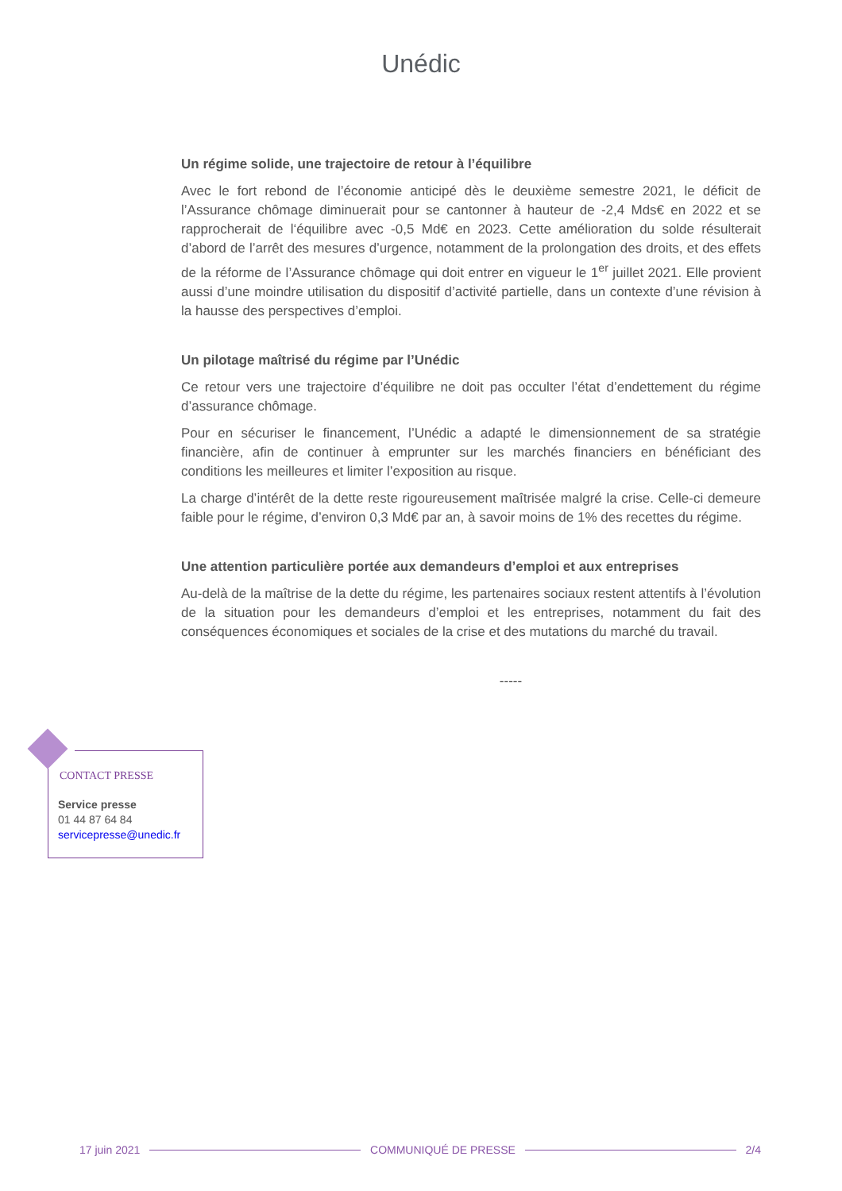Unédic
Un régime solide, une trajectoire de retour à l’équilibre
Avec le fort rebond de l’économie anticipé dès le deuxième semestre 2021, le déficit de l’Assurance chômage diminuerait pour se cantonner à hauteur de -2,4 Mds€ en 2022 et se rapprocherait de l‘équilibre avec -0,5 Md€ en 2023. Cette amélioration du solde résulterait d’abord de l’arrêt des mesures d’urgence, notamment de la prolongation des droits, et des effets de la réforme de l’Assurance chômage qui doit entrer en vigueur le 1<sup>er</sup> juillet 2021. Elle provient aussi d’une moindre utilisation du dispositif d’activité partielle, dans un contexte d’une révision à la hausse des perspectives d’emploi.
Un pilotage maîtrisé du régime par l’Unédic
Ce retour vers une trajectoire d’équilibre ne doit pas occulter l’état d’endettement du régime d’assurance chômage.
Pour en sécuriser le financement, l’Unédic a adapté le dimensionnement de sa stratégie financière, afin de continuer à emprunter sur les marchés financiers en bénéficiant des conditions les meilleures et limiter l’exposition au risque.
La charge d’intérêt de la dette reste rigoureusement maîtrisée malgré la crise. Celle-ci demeure faible pour le régime, d’environ 0,3 Md€ par an, à savoir moins de 1% des recettes du régime.
Une attention particulière portée aux demandeurs d’emploi et aux entreprises
Au-delà de la maîtrise de la dette du régime, les partenaires sociaux restent attentifs à l’évolution de la situation pour les demandeurs d’emploi et les entreprises, notamment du fait des conséquences économiques et sociales de la crise et des mutations du marché du travail.
-----
CONTACT PRESSE
Service presse
01 44 87 64 84
servicepresse@unedic.fr
17 juin 2021 COMMUNIQUÉ DE PRESSE 2/4